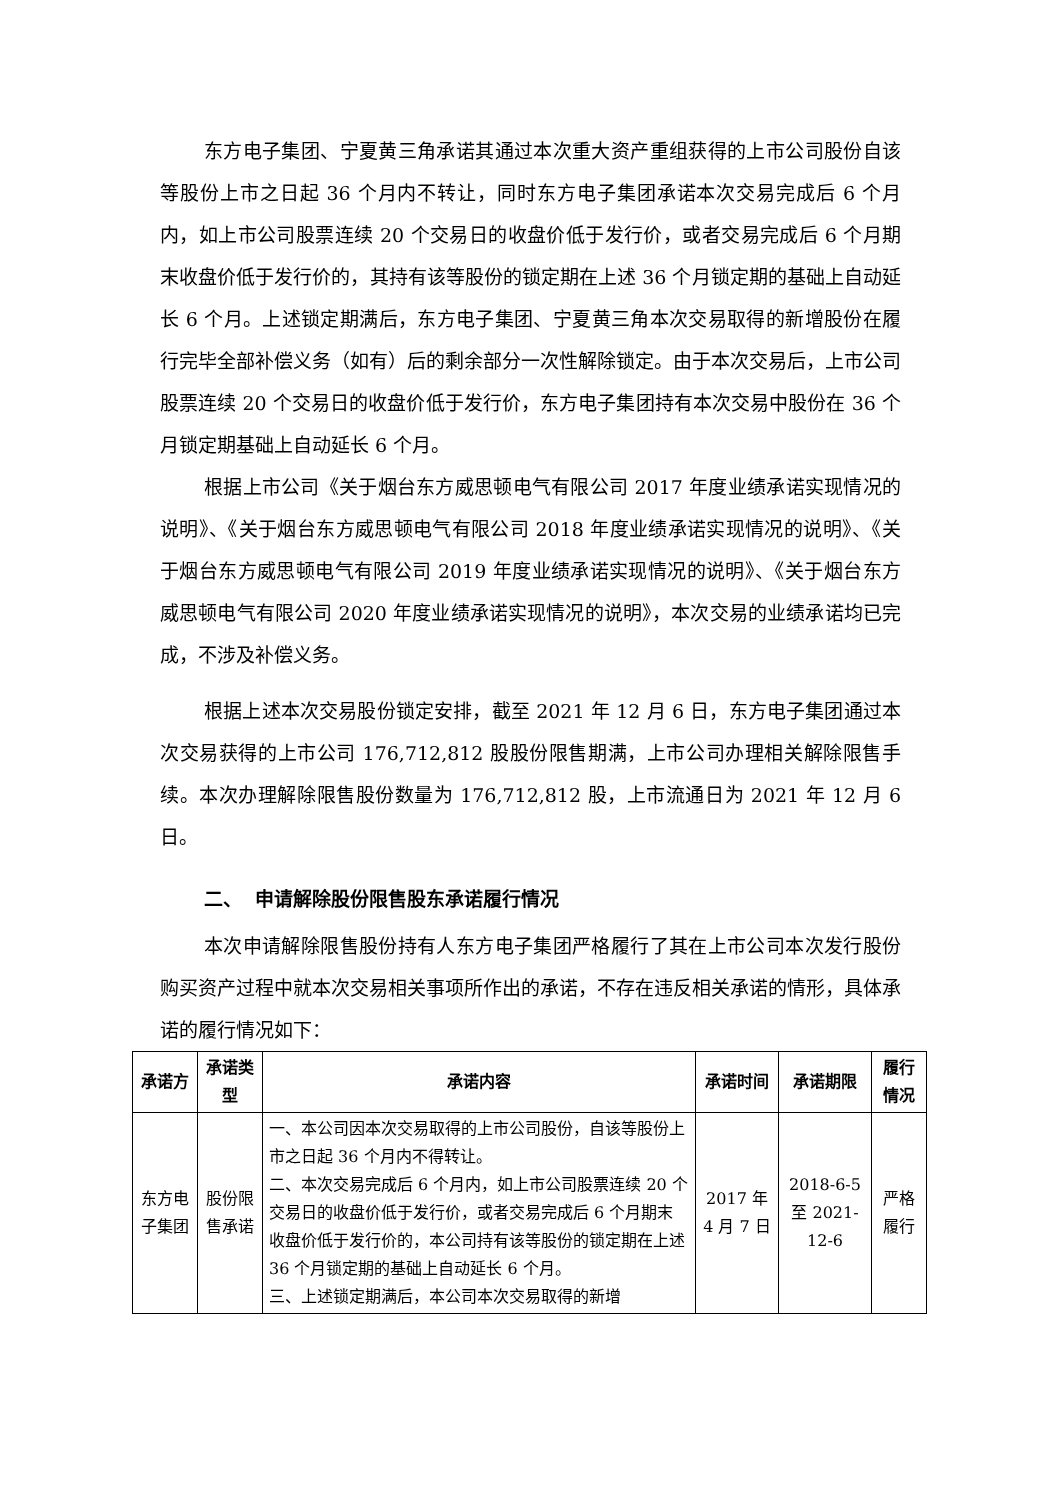东方电子集团、宁夏黄三角承诺其通过本次重大资产重组获得的上市公司股份自该等股份上市之日起 36 个月内不转让，同时东方电子集团承诺本次交易完成后 6 个月内，如上市公司股票连续 20 个交易日的收盘价低于发行价，或者交易完成后 6 个月期末收盘价低于发行价的，其持有该等股份的锁定期在上述 36 个月锁定期的基础上自动延长 6 个月。上述锁定期满后，东方电子集团、宁夏黄三角本次交易取得的新增股份在履行完毕全部补偿义务（如有）后的剩余部分一次性解除锁定。由于本次交易后，上市公司股票连续 20 个交易日的收盘价低于发行价，东方电子集团持有本次交易中股份在 36 个月锁定期基础上自动延长 6 个月。
根据上市公司《关于烟台东方威思顿电气有限公司 2017 年度业绩承诺实现情况的说明》、《关于烟台东方威思顿电气有限公司 2018 年度业绩承诺实现情况的说明》、《关于烟台东方威思顿电气有限公司 2019 年度业绩承诺实现情况的说明》、《关于烟台东方威思顿电气有限公司 2020 年度业绩承诺实现情况的说明》，本次交易的业绩承诺均已完成，不涉及补偿义务。
根据上述本次交易股份锁定安排，截至 2021 年 12 月 6 日，东方电子集团通过本次交易获得的上市公司 176,712,812 股股份限售期满，上市公司办理相关解除限售手续。本次办理解除限售股份数量为 176,712,812 股，上市流通日为 2021 年 12 月 6 日。
二、 申请解除股份限售股东承诺履行情况
本次申请解除限售股份持有人东方电子集团严格履行了其在上市公司本次发行股份购买资产过程中就本次交易相关事项所作出的承诺，不存在违反相关承诺的情形，具体承诺的履行情况如下：
| 承诺方 | 承诺类型 | 承诺内容 | 承诺时间 | 承诺期限 | 履行情况 |
| --- | --- | --- | --- | --- | --- |
| 东方电子集团 | 股份限售承诺 | 一、本公司因本次交易取得的上市公司股份，自该等股份上市之日起 36 个月内不得转让。 二、本次交易完成后 6 个月内，如上市公司股票连续 20 个交易日的收盘价低于发行价，或者交易完成后 6 个月期末收盘价低于发行价的，本公司持有该等股份的锁定期在上述 36 个月锁定期的基础上自动延长 6 个月。 三、上述锁定期满后，本公司本次交易取得的新增 | 2017 年 4 月 7 日 | 2018-6-5 至 2021-12-6 | 严格履行 |